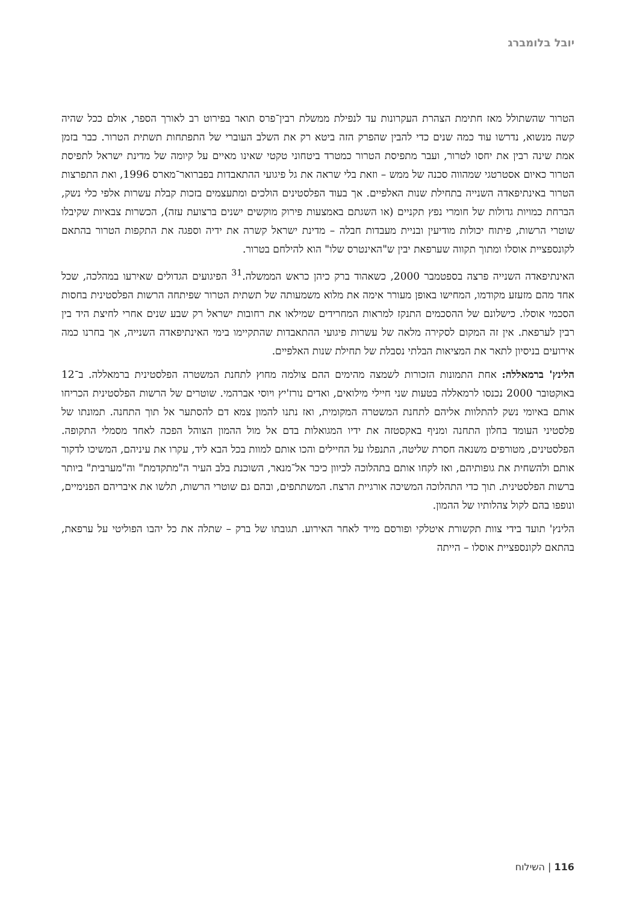יובל בלומברג
הטרור שהשתולל מאז חתימת הצהרת העקרונות עד לנפילת ממשלת רבין־פרס תואר בפירוט רב לאורך הספר, אולם ככל שהיה קשה מנשוא, נדרשו עוד כמה שנים כדי להבין שהפרק הזה ביטא רק את השלב העוברי של התפתחות תשתית הטרור. כבר בזמן אמת שינה רבין את יחסו לטרור, ועבר מתפיסת הטרור כמטרד ביטחוני טקטי שאינו מאיים על קיומה של מדינת ישראל לתפיסת הטרור כאיום אסטרטגי שמהווה סכנה של ממש – וזאת בלי שראה את גל פיגועי ההתאבדות בפברואר־מארס 1996, ואת התפרצות הטרור באינתיפאדה השנייה בתחילת שנות האלפיים. אך בעוד הפלסטינים הולכים ומתעצמים בזכות קבלת עשרות אלפי כלי נשק, הברחת כמויות גדולות של חומרי נפץ תקניים (או השגתם באמצעות פירוק מוקשים ישנים ברצועת עזה), הכשרות צבאיות שקיבלו שוטרי הרשות, פיתוח יכולות מודיעין ובניית מעבדות חבלה – מדינת ישראל קשרה את ידיה וספגה את התקפות הטרור בהתאם לקונספציית אוסלו ומתוך תקווה שערפאת יבין ש"האינטרס שלו" הוא להילחם בטרור.
האינתיפאדה השנייה פרצה בספטמבר 2000, כשאהוד ברק כיהן כראש הממשלה.<sup>31</sup> הפיגועים הגדולים שאירעו במהלכה, שכל אחד מהם מזעזע מקודמו, המחישו באופן מעורר אימה את מלוא משמעותה של תשתית הטרור שפיתחה הרשות הפלסטינית בחסות הסכמי אוסלו. כישלונם של ההסכמים התנקז למראות המחרידים שמילאו את רחובות ישראל רק שבע שנים אחרי לחיצת היד בין רבין לערפאת. אין זה המקום לסקירה מלאה של עשרות פיגועי ההתאבדות שהתקיימו בימי האינתיפאדה השנייה, אך בחרנו כמה אירועים בניסיון לתאר את המציאות הבלתי נסבלת של תחילת שנות האלפיים.
הלינץ' ברמאללה: אחת התמונות הזכורות לשמצה מהימים ההם צולמה מחוץ לתחנת המשטרה הפלסטינית ברמאללה. ב־12 באוקטובר 2000 נכנסו לרמאללה בטעות שני חיילי מילואים, ואדים נורז'יץ ויוסי אברהמי. שוטרים של הרשות הפלסטינית הכריחו אותם באיומי נשק להתלוות אליהם לתחנת המשטרה המקומית, ואז נתנו להמון צמא דם להסתער אל תוך התחנה. תמונתו של פלסטיני העומד בחלון התחנה ומניף באקסטזה את ידיו המגואלות בדם אל מול ההמון הצוהל הפכה לאחד מסמלי התקופה. הפלסטינים, מטורפים משנאה חסרת שליטה, התנפלו על החיילים והכו אותם למוות בכל הבא ליד, עקרו את עיניהם, המשיכו לדקור אותם ולהשחית את גופותיהם, ואז לקחו אותם בתהלוכה לכיוון כיכר אל־מנאר, השוכנת בלב העיר ה"מתקדמת" וה"מערבית" ביותר ברשות הפלסטינית. תוך כדי התהלוכה המשיכה אורגיית הרצח. המשתתפים, ובהם גם שוטרי הרשות, תלשו את איבריהם הפנימיים, ונופפו בהם לקול צהלותיו של ההמון.
הלינץ' תועד בידי צוות תקשורת איטלקי ופורסם מייד לאחר האירוע. תגובתו של ברק – שתלה את כל יהבו הפוליטי על ערפאת, בהתאם לקונספציית אוסלו – הייתה
116 | השילוח